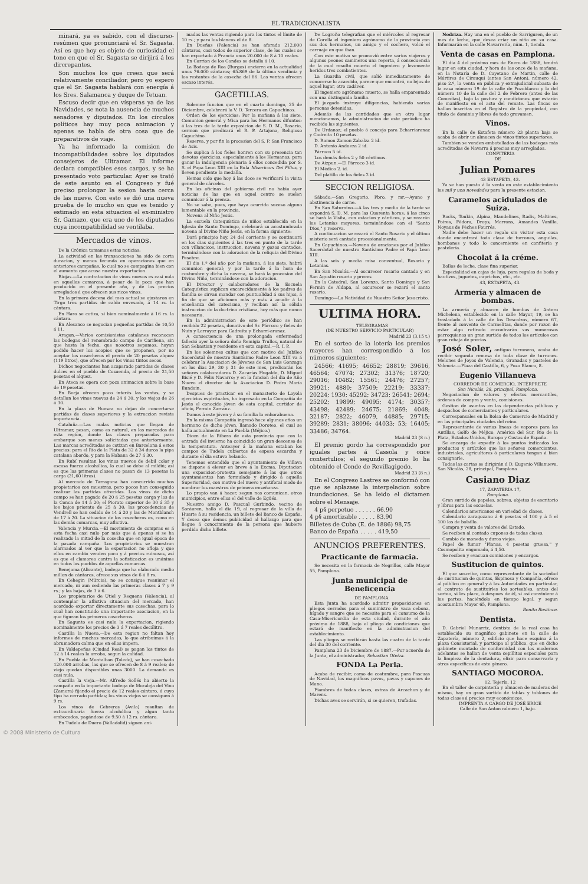EL TRADICIONALISTA
minará, ya es sabido, con el discurso-resúmen que pronunciará el Sr. Sagasta. Así es que hoy es objeto de curiosidad el tono en que el Sr. Sagasta se dirijirá á los dircrepantes.
Son muchos los que creen que será relativamente conciliador, pero yo espero que el Sr. Sagasta hablará con energía á los Sres. Salamanca y duque de Tetuan.
Escuso decir que en vísperas ya de las Navidades, se nota la ausencia de muchos senadores y diputados. En los círculos políticos hay muy poca animacion y apenas se habla de otra cosa que de preparativos de viaje.
Ya ha informado la comision de incompatibilidades sobre los diputados consejeros de Ultramar. El informe declara compatibles esos cargos, y se ha presentado voto particular. Ayer se trató de este asunto en el Congreso y fué preciso prolongar la sesion hasta cerca de las nueve. Con esto se dió una nueva prueba de lo mucho en que es tenido y estimado en esta situacion el ex-ministro Sr. Gamazo, que era uno de los diputados cuya incompatibilidad se ventilaba.
Mercados de vinos.
De la Crónica tomamos estas noticias:
La actividad en las transacciones ha sido de corta duracion, y menos fecunda en operaciones que en anteriores campañas, lo cual no se compagina bien con el aumento que acusa nuestra exportacion.
Riojas.—La contratacion de vinos nuevos es casi nula en aquellas comarcas, á pesar de lo poco que han producido en el presente año, y de los precios arreglados á que ofrecen sus ricos vinos.
En la primera decena del mes actual se ajustaron en Tirgo tres partidas de caldo envesado, á 14 rs. la cántara.
En Haro se cotiza, si bien nominalmente á 16 rs. la cántara.
En Alesanco se negocian pequeñas partidas de 10,50 á 11.
Aragon.—Varios comisionistas catalanes reconocen las bodegas del renombrado campo de Cariñena, sin que hasta la fecha, que nosotros sepamos, hayan podido hacer los acopios que se proponen, por no aceptar los cosecheros el precio de 20 pesetas alquez (119 litros), que ofrecen por los vinos tintos secos.
Dichos negociantes han acaparado partidas de clases dulces en el pueblo de Cosuenda, al precio de 21,50 pesetas el alquez.
En Ateca se opera con poca animacion sobre la base de 19 pesetas.
En Borja ofrecen poco interés las ventas, y se detallan los vinos nuevos de 24 á 30, y los viejos de 26 á 30.
En la plaza de Huesca no dejan de concertarse partidas de clases superiores y la extraccion reviste importancia.
Cataluña.—Las malas noticias que llegan de Ultramar, pesan, como es natural, en los mercados de esta region, donde las clases preparadas para embarque son menos solicitadas que anteriormente. Las marcas acreditadas se cotizan en Barcelona á estos precios: para el Rio de la Plata de 32 á 34 duros la pipa catalana abordo, y para la Habana de 27 á 30.
En Rubí resultan los vinos nuevos de debil color y escasa fuerza alcohólica, lo cual se debe al mildiú; así es que las primeras clases no pasan de 13 pesetas la carga (21,60 litros).
Al mercado de Tarragona han concurrido muchos propietarios con muestras, pero pocos han conseguido realizar las partidas ofrecidas. Los vinos de dicho campo se han pagado de 20 á 25 pesetas carga y los de la Conca de 14 á 20; el Piorato superior de 30 á 35 y los bajos priorato de 25 á 30; las procedencias de Vendrell se han cedido de 14 á 20 y las de Montblanch de 17 á 20. La situacion de los cosecheros es, como en las demás comarcas, muy aflictiva.
Valencia y Murcia.—El movimiento de compras es á esta fecha casi nulo por más que á apenas si se ha realizado la mitad de la cosecha que en igual época de la pasada campaña. Los propietarios se muestran alarmados al ver que la exportacion no afloja y que ellos en cambio venden poco y á precios ruinosos, así es que el clamoreo contra la sofisticacion es unánime en todos los pueblos de aquellas comarcas.
Benejama (Alicante), bodega que ha elaborado medio millon de cántaros, ofrece sus vinos de 6 á 8 rs.
En Cehegin (Múrcia), no se consigue reanimar el mercado, ni aun cediendo las primeras clases á 7 y 9 rs.; y las bajas, de 3 á 6.
Los propietarios de Utiel y Requena (Valencia), al contemplar la aflictiva situacion del mercado, han acordado exportar directamente sus cosechas, para lo cual han constituido una importante asociacion, en la que figuran los primeros cosecheros.
En Sagunto es casi nula la exportacion, rigiendo nominalmente los precios de 3 á 7 reales decálitro.
Castilla la Nueva.—De esta region no faltan hoy informes de muchos mercados, lo que atribuimos á la abrumadora calma que en ellos impera.
En Valdepeñas (Ciudad Real) se pagan los tintos de 12 á 14 reales la arroba, segun la calidad.
En Puebla de Montalban (Toledo), se han cosechado 120.000 arrobas, las que se ofrecen de 8 á 9 reales; de viejo quedan disponibles unas 3000. La demanda es casi nula.
Castilla la vieja.—Mr. Alfredo Sollés ha abierto la campaña en la importante bodega de Moraleja del Vino (Zamora) fijando el precio de 12 reales cántaro, á cuyo tipo ha cerrado partidas; los vinos viejos se consiguen á 9 rs.
Los vinos de Cebreros (Avila) resultan de extraordinaria fuerza alcohólica y algun tanto embocados, pagándose de 9.50 á 12 rs. cántaro.
En Tudela de Duero (Valladolid) siguen ani-
madas las ventas rigiendo para los tintos el límite de 10 rs.; y para los blancos el de 8.
En Dueñas (Palencia) se han aforado 212.000 cántaros, casi todos de superior clase, de los cuales se han exportado á Francia unos 20.000 de 8 á 10 reales.
En Carrion de los Condes se detalla á 10.
La Bodega de Roa (Burgos) encierra en la actualidad unos 76.000 cántaros; 65.869 de la última vendimia y los restantes de la cosecha del 86. Las ventas ofrecen escaso interés.
GACETILLAS.
Solemne funcion que en el cuarto domingo, 25 de Diciembre, celebrará la V. O. Tercera en Capuchinos.
Orden de los ejercicios: Por la mañana á las siete, Comunion general y Misa para los Hermanos difuntos: á las tres de la tarde exposicion de S. D. M., Rosario, sermon que predicará el R. P. Artajona, Religioso Capuchino.
Reserva, y por fin la procesion del S. P. San Francisco de Asis.
Se suplica á los fieles honren con su presencia tan devotos ejercicios, especialmente á los Hermanos, para ganar la indulgencia plenaria á ellos concedida por S. S. el Papa Leon XIII en la Bula Misericors Dei Filius, y lleven pendiente la medalla.
Hemos oido que hoy á las doce se verificará la visita general de cárceles.
En las oficinas del gobierno civil no habia ayer noticias de las que en aquel centro se suelen comunicar á la prensa.
No se sabe, pues, que haya ocurrido suceso alguno lamentable en la provincia.
Novena al Niño Jesús.
La escuela Catequística de niños establecida en la Iglesia de Santo Domingo, celebrará su acostumbrada novena al Divino Niño Jesús, en la forma siguiente:
Dará principio hoy, 24 del corriente y se continuará en los dias siguientes á las tres en punto de la tarde con villancicos, instruccion, novena y gozos cantados, terminándose con la adoracion de la reliquia del Divino Pesebre.
El dia 1.º del año por la mañana, á las siete, habrá comunion general; y por la tarde á la hora de costumbre y dicha la novena, se hará la procesion del Divino Niño, terminándose con la adoracion.
El Director y colaboradores de la Escuela Catequística suplican encarecidamente á los padres de familia se sirvan mandar con puntualidad á sus hijos, á fin de que se aficionen más y más á acudir á la enseñanza del catecismo, y reciban así la sólida instruccion de la doctrina cristiana, hoy más que nunca necesaria.
En la administracion de este periódico se han recibido 22 pesetas, donativo del Sr. Párroco y fieles de Nuin y Larrayoz para Cadreita y Echarri-aranaz.
A consecuencia de una prolongada enfermedad falleció ayer la señora doña Remigia Trullos, natural de San Sebastian y residente en esta capital.—R. I. P.
En los solemnes cultos que con motivo del Jubileo Sacerdotal de nuestro Santísimo Padre Leon XIII va á celebrar la Asociacion de Jóvenes de San Luis Gonzaga en los dias 29, 30 y 31 de este mes, predicarán los señores colaboradores D. Zacarías Hugalde, D. Miguel Bisié y D. Félix Navarro; y en la funcion del dia de Año Nuevo el director de la Asociacion D. Pedro María Ilundain.
Despues de practicar en el monasterio de Loyola ejercicios espirituales, ha ingresado en la Compañía de Jesús el conocido jóven de esta capital, curtidor de oficio, Fermin Zarranz.
Damos á este jóven y á su familia la enhorabuena.
En la misma Compañía ingresó hace algunos años un hermano de dicho jóven, llamado Doroteo, el cual se halla actualmente en La Puebla (Méjico.)
Dicen de la Ribera de esta provincia que con la entrada del invierno ha coincidido un gran descenso de la temperatura. Anteayer á la mañana estaban los campos de Tudela cubiertos de espesa escarcha y durante el dia estuvo helando.
Tenemos entendido que el ayuntamiento de Villava se dispone á elevar en breve á la Excma. Diputacion una exposicion-protexta semejante á las que otros ayuntamientos han formulado y dirigido á aquella Superioridad, con motivo del nuevo y antiforal modo de nombrar los maestros de primera enseñanza.
Lo propio van á hacer, segun nos comunican, otros municipios, entre ellos el del valle de Egüés.
Nuestro amigo D. Pascual Gurbindo, vecino de Soráuren, halló el dia 19, al regresar de la villa de Huarte á su residencia, un billete del Banco de España. Y desea que demos publicidad al hallazgo para que llegue á conocimiento de la persona que hubiere perdido dicho billete.
De Logroño telegrafian que el miércoles al regresar de Corella el ingeniero agrónomo de la provincia con sus dos hermanos, un amigo y el cochero, volcó el carruaje en que iban.
Con este motivo se promovió entre varios viajeros y algunos peones camineros una reyerta, á consecuencia de la cual resultó muerto el ingeniero y levemente heridos tres combatientes.
La Guardia civil, que salió inmediatamente de conocerse lo acaecido, parece que encontró, no lejos de aquel lugar, otro cadáver.
El ingeniero agrónomo muerto, se halla emparentado con una distinguida familia.
El juzgado instruye diligencias, habiendo varias personas detenidas.
Además de las cantidades que en otro lugar mencionamos, la administracion de este periódico ha recibido las siguientes.
De Urdanoz; el pueblo ó concejo para Echarriaranaz y Cadreita 10 pesetas.
D. Ramon Zamon Zabalza 2 id.
D. Antonio Andueza 2 id.
Párroco 5 id.
Los demás fieles 2 y 50 céntimos.
De Aizpun.—El Párroco 3 id.
El Médico 2. id.
Del platillo de los fieles 2 id.
SECCION RELIGIOSA.
Sábado.—San Gregorio, Pbro. y mr.—Ayuno y abstinencia de carne.
En San Saturnino.—A las tres y media de la tarde se expondrá S. D. M. para las Cuarenta horas; á las cinco se hará la Visita, con estacion y cánticos, y se rezarán las Letanías mayores, terminándose con el "Santo Dios," y reserva.
A continuacion se rezará el Santo Rosario y el último misterio será cantado procesionalmente.
En Capuchinos.—Novena de oraciones por el Jubileo Sacerdotal de nuestro Santísimo Padre el Papa Leon XIII.
A las seis y media misa conventual, Rosario y Letanías.
En San Nicolás.—Al oscurecer rosario cantado y en San Agustin rosario y preces
En la Catedral, San Lorenzo, Santo Domingo y San Fermin de Aldapa, al oscurecer se rezará el santo rosario.
Domingo—La Natividad de Nuestro Señor Jesucristo.
ULTIMA HORA.
TELEGRAMAS
(DE NUESTRO SERVICIO PARTICULAR)
Madrid 23 (3,15 t.)
En el sorteo de la lotería los premios mayores han correspondido á los números siguientes:
24566; 41695; 46652; 28819; 39616, 46564; 47074; 27302; 31376; 18720; 29016; 10482; 15561; 24476; 27257; 39921; 4880; 37509; 22219; 33337; 20224; 1930; 45292; 34723; 26541; 2694; 25202; 19899; 49095; 4174; 30357; 43498; 42489; 24675; 21869; 4048; 32187; 2822; 46079, 44885; 29715; 39289; 2831; 38096; 44033; 53; 16405; 33486; 34764.
Madrid 23 (8 n.)
El premio gordo ha correspondido por iguales partes á Cassola y once contertulios; el segundo premio lo ha obtenido el Conde de Revillagigedo.
Madrid 23 (8 n.)
En el Congreso Lastres se conformó con que se aplazase la interpelacion sobre inundaciones. Se ha leido el dictamen sobre el Mensaje.
4 p§ perpetuo . . . . . . 66,90
4 p§ amortizable . . . . . 83,90
Billetes de Cuba (E. de 1886) 98,75
Banco de España . . . . . 419,50
ANUNCIOS PREFERENTES.
Practicante de farmacia.
Se necesita en la farmacia de Negrillos, calle Mayor 55, Pamplona.
Junta municipal de Beneficencia
DE PAMPLONA.
Esta Junta ha acordado admitir proposiciones en pliegos cerrados para el suministro de vaca cebona, hígado y sangre que se necesite para el consumo de la Casa-Misericordia de esta ciudad, durante el año próximo de 1888, bajo el pliego de condiciones que estará de manifiesto en la adminstracion del establecimiento.
Las pliegos se recibirán hasta las cuatro de la tarde del dia 30 del corriente.
Pamplona 23 de Diciembre de 1887.—Por acuerdo de la Junta, el administrador, Sebastian Oteiza.
FONDA La Perla.
Acaba de recibir, como de costumbre, para Pascuas de Navidad, los magníficos pavos, pavas y capones de Mano.
Fiambres de todas clases, ostras de Arcachon y de Marens.
Dichas aves se servirán, si se quieren, trufadas.
Nodriza. Hay una en el pueblo de Sarriguren, de un mes de leche, que desea criar un niño en su casa. Informarán en la calle Navarrería, núm. 1, tienda.
Venta de casas en Pamplona.
El dia 4 del próximo mes de Enero de 1888, tendrá lugar en esta ciudad, y hora de las once de la mañana, en la Notaría de D. Cayetano de Martin, calle de Mártires de Cirauqui (antes San Anton), número 42, piso 2.º, la venta en pública y extrajudicial subasta de la casa número 19 de la calle de Pozoblanco y la del número 10 de la calle del 2 de Febrero (antes de las Comedias), bajo la postura y condiciones que estarán de manifiesto en el acto del remate. Las fincas se hallan inscritas en el Registro de la propiedad, con título de dominio y libres de todo gravamen.
Vinos.
En la calle de Estafeta número 23 planta baja se acaba de abrir un almacen de vinos tintos superiores.
Tambien se venden embotellados de las bodegas más acreditadas de Navarra á precios muy arreglados.
CONFITERIA
DE
Julian Pomares
43 ESTAFETA, 43.
Ya se han puesto á la venta en este establecimiento las mil y una novedades para la presente estacion.
Caramelos acidulados de Suiza.
Rocks, Toukin, Alpina, Mandelines, Radis, Maltines, Poires, Fédora, Drops, Marrons, Amandes Vanille, Noyaus de Pèches Fourrés,
Nadie debe hacer un regalo sin visitar esta casa donde encontrará toda clase de turrones, anguilas, bombones y todo lo concerniente en confitería y pastelería.
Chocolat á la créme.
Bollos de leche, clase fina superior.
Especialidad en cajas de lujo, para regalos de boda y bautizos, juguetes, caprichos, etc., etc.
43, ESTAFETA, 43.
Armería y almacen de bombas.
La armería y almacen de bombas de Antero Michelena, establecido en la calle Mayor, 19, se ha trasladado á la calle de los Descalzos, número 67, frente al convento de Carmelitas, donde por razon de estar algo retirado encontrarán sus numerosos parroquianos un gran surtido de todos los artículos con gran rebaja de precios.
José Soler, antiguo turronero, acaba de recibir segunda remesa de toda clase de turrones. Melones de Joyos de Valencia, Granadas y pasteles de Valencia.—Plaza del Castillo, 6, y Pozo Blanco, 8.
Eugenio Villanueva
CORREDOR DE COMERCIO, INTÉRPRETE
San Nicolás, 28, principal, Pamplona.
Negociacion de valores y efectos mercantiles, órdenes de compra y venta, comisiones.
Gestion de asuntos en las dependencias públicas y despachos de comerciantes y particulares.
Corresponsales en la Bolsa de Comercio de Madrid y en las principales ciudades del reino.
Representante de varias líneas de vapores para las Antillas, Golfo de Méjico, América del Sur, Rio de la Plata, Estados-Unidos, Europa y Costas de España.
Se encarga de expedir á los puntos indicados los productos y artículos que los señores comerciantes, industriales, agricultores ó particulares tengan á bien consignarle.
Todas las cartas se dirigirán á D. Eugenio Villanueva, San Nicolás, 28, principal, Pamplona
Casiano Diaz
17, ZAPATERIA 17,
Pamplona.
Gran surtido de papeles, sobres, objetos de escritorio y libros para las escuelas.
Calendarios americanos en variedad de clases.
Calendario zaragozano á 6 pesetas el 100 y á 5 el 100 los de bolsillo.
Compra y venta de valores del Estado.
Se reciben al contado cupones de todas clases.
Cambio de moneda y duros viejos.
Papel de fumar "Planas, 4 pesetas gruesa," y Cosmopolita engomado, á 4,50.
Se reciben y evacuan comisiones y encargos.
Sustitucion de quintos.
El que suscribe, como representante de la sociedad de sustitucion de quintas, Espinosa y Compañía, ofrece al público en general y á las Autoridades en particular, el contrato de sustituirles los sorteables, antes del sorteo, si les place, ó despues de él, si así conviniere á las partes; haciéndolo en tiempo legal, y segun acostumbra Mayor 65, Pamplona.
Benito Bustince.
Dentista.
D. Gabriel Munarriz, dentista de la real casa ha establecido su magnífico gabinete en la calle de Zapatería, número 2, edificio que hace esquina á la plaza Consistorial, y participa al público, que en dicho gabinete montado de conformidad con los modernos adelantos se hallan de venta cepillitos especiales para la limpieza de la dentadura, elixir para conservarla y otros específicos de este género.
SANTIAGO MOCOROA.
12, Tejería, 12
En el taller de carpintería y almacen de maderas del mismo, hay un gran surtido de tablas y tablones de todas clases á precios muy económicos.
IMPRENTA A CARGO DE JOSÉ ERICE
Calle de San Anton número 1, bajo.
© 2008 Ministerio de Cultura